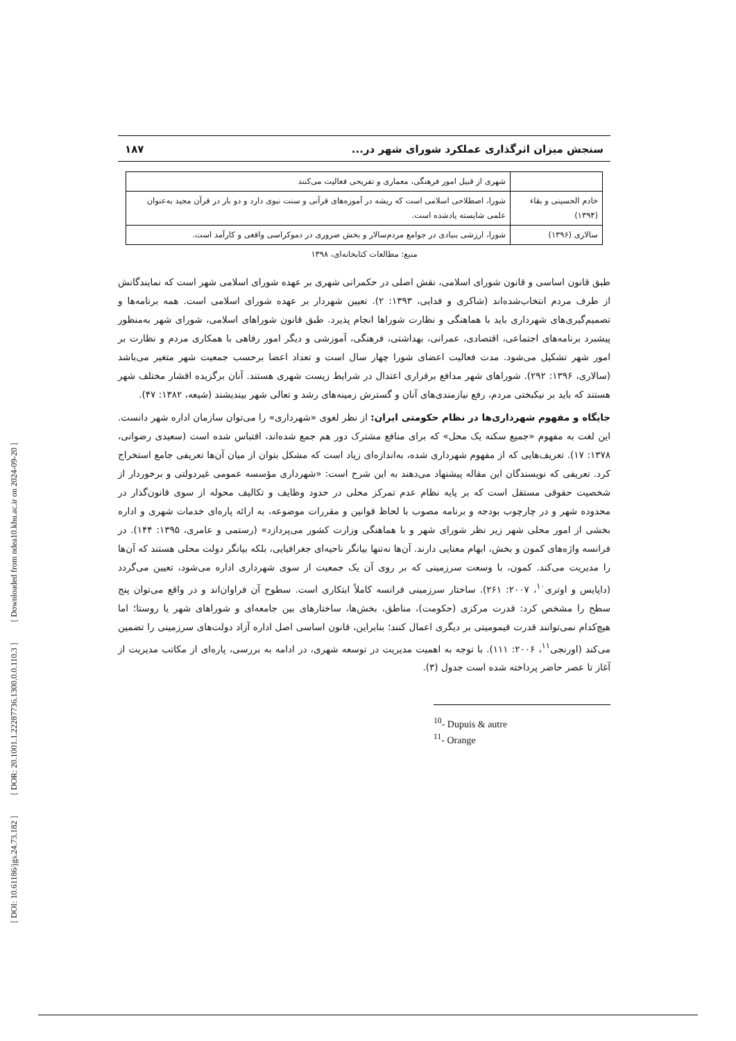[ DOI: 10.61186/jgs.24.73.182 ] [ DOR: 20.1001.1.22287736.1300.0.0.110.3 ] [ Downloaded from ndea10.khu.ac.ir on 2024-09-20 ]
سنجش میزان اثرگذاری عملکرد شورای شهر در... ۱۸۷
| | شهری از قبیل امور فرهنگی، معماری و تفریحی فعالیت می‌کنند |
| خادم الحسینی و بقاء (۱۳۹۴) | شورا، اصطلاحی اسلامی است که ریشه در آموزه‌های قرآنی و سنت نبوی دارد و دو بار در قرآن مجید به‌عنوان علمی شایسته یادشده است. |
| سالاری (۱۳۹۶) | شورا، ارزشی بنیادی در جوامع مردم‌سالار و بخش ضروری در دموکراسی واقعی و کارآمد است. |
منبع: مطالعات کتابخانه‌ای، ۱۳۹۸
طبق قانون اساسی و قانون شورای اسلامی، نقش اصلی در حکمرانی شهری بر عهده شورای اسلامی شهر است که نمایندگانش از طرف مردم انتخاب‌شده‌اند (شاکری و فدایی، ۱۳۹۳: ۲). تعیین شهردار بر عهده شورای اسلامی است. همه برنامه‌ها و تصمیم‌گیری‌های شهرداری باید با هماهنگی و نظارت شوراها انجام پذیرد. طبق قانون شوراهای اسلامی، شورای شهر به‌منظور پیشبرد برنامه‌های اجتماعی، اقتصادی، عمرانی، بهداشتی، فرهنگی، آموزشی و دیگر امور رفاهی با همکاری مردم و نظارت بر امور شهر تشکیل می‌شود. مدت فعالیت اعضای شورا چهار سال است و تعداد اعضا برحسب جمعیت شهر متغیر می‌باشد (سالاری، ۱۳۹۶: ۲۹۲). شوراهای شهر مدافع برقراری اعتدال در شرایط زیست شهری هستند. آنان برگزیده اقشار مختلف شهر هستند که باید بر نیکبختی مردم، رفع نیازمندی‌های آنان و گسترش زمینه‌های رشد و تعالی شهر بیندیشند (شیعه، ۱۳۸۲: ۴۷).
جایگاه و مفهوم شهرداری‌ها در نظام حکومتی ایران: از نظر لغوی «شهرداری» را می‌توان سازمان اداره شهر دانست. این لغت به مفهوم «جمیع سکنه یک محل» که برای منافع مشترک دور هم جمع شده‌اند، اقتباس شده است (سعیدی رضوانی، ۱۳۷۸: ۱۷). تعریف‌هایی که از مفهوم شهرداری شده، به‌اندازه‌ای زیاد است که مشکل بتوان از میان آن‌ها تعریفی جامع استخراج کرد. تعریفی که نویسندگان این مقاله پیشنهاد می‌دهند به این شرح است: «شهرداری مؤسسه عمومی غیردولتی و برخوردار از شخصیت حقوقی مستقل است که بر پایه نظام عدم تمرکز محلی در حدود وظایف و تکالیف محوله از سوی قانون‌گذار در محدوده شهر و در چارچوب بودجه و برنامه مصوب با لحاظ قوانین و مقررات موضوعه، به ارائه پاره‌ای خدمات شهری و اداره بخشی از امور محلی شهر زیر نظر شورای شهر و با هماهنگی وزارت کشور می‌پردازد» (رستمی و عامری، ۱۳۹۵: ۱۴۴). در فرانسه واژه‌های کمون و بخش، ابهام معنایی دارند. آن‌ها نه‌تنها بیانگر ناحیه‌ای جغرافیایی، بلکه بیانگر دولت محلی هستند که آن‌ها را مدیریت می‌کند. کمون، با وسعت سرزمینی که بر روی آن یک جمعیت از سوی شهرداری اداره می‌شود، تعیین می‌گردد (داپایس و اوتری<sup>۱۰</sup>، ۲۰۰۷: ۲۶۱). ساختار سرزمینی فرانسه کاملاً ابتکاری است. سطوح آن فراوان‌اند و در واقع می‌توان پنج سطح را مشخص کرد: قدرت مرکزی (حکومت)، مناطق، بخش‌ها، ساختارهای بین جامعه‌ای و شوراهای شهر یا روستا؛ اما هیچ‌کدام نمی‌توانند قدرت قیمومیتی بر دیگری اعمال کنند؛ بنابراین، قانون اساسی اصل اداره آزاد دولت‌های سرزمینی را تضمین می‌کند (اورنجی<sup>۱۱</sup>، ۲۰۰۶: ۱۱۱). با توجه به اهمیت مدیریت در توسعه شهری، در ادامه به بررسی، پاره‌ای از مکاتب مدیریت از آغاز تا عصر حاضر پرداخته شده است جدول (۳).
<sup>10</sup>- Dupuis & autre
<sup>11</sup>- Orange